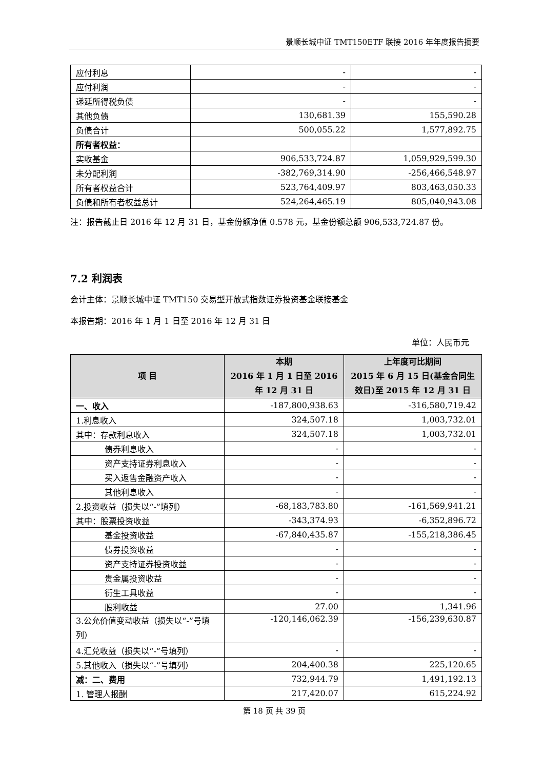景顺长城中证 TMT150ETF 联接 2016 年年度报告摘要
| 应付利息 | - | - |
| 应付利润 | - | - |
| 递延所得税负债 | - | - |
| 其他负债 | 130,681.39 | 155,590.28 |
| 负债合计 | 500,055.22 | 1,577,892.75 |
| 所有者权益： | | |
| 实收基金 | 906,533,724.87 | 1,059,929,599.30 |
| 未分配利润 | -382,769,314.90 | -256,466,548.97 |
| 所有者权益合计 | 523,764,409.97 | 803,463,050.33 |
| 负债和所有者权益总计 | 524,264,465.19 | 805,040,943.08 |
注：报告截止日 2016 年 12 月 31 日，基金份额净值 0.578 元，基金份额总额 906,533,724.87 份。
7.2 利润表
会计主体：景顺长城中证 TMT150 交易型开放式指数证券投资基金联接基金
本报告期：2016 年 1 月 1 日至 2016 年 12 月 31 日
单位：人民币元
| 项 目 | 本期 2016 年 1 月 1 日至 2016 年 12 月 31 日 | 上年度可比期间 2015 年 6 月 15 日(基金合同生效日)至 2015 年 12 月 31 日 |
| --- | --- | --- |
| 一、收入 | -187,800,938.63 | -316,580,719.42 |
| 1.利息收入 | 324,507.18 | 1,003,732.01 |
| 其中：存款利息收入 | 324,507.18 | 1,003,732.01 |
| 债券利息收入 | - | - |
| 资产支持证券利息收入 | - | - |
| 买入返售金融资产收入 | - | - |
| 其他利息收入 | - | - |
| 2.投资收益（损失以“-”填列） | -68,183,783.80 | -161,569,941.21 |
| 其中：股票投资收益 | -343,374.93 | -6,352,896.72 |
| 基金投资收益 | -67,840,435.87 | -155,218,386.45 |
| 债券投资收益 | - | - |
| 资产支持证券投资收益 | - | - |
| 贵金属投资收益 | - | - |
| 衍生工具收益 | - | - |
| 股利收益 | 27.00 | 1,341.96 |
| 3.公允价值变动收益（损失以“-”号填列） | -120,146,062.39 | -156,239,630.87 |
| 4.汇兑收益（损失以“-”号填列） | - | - |
| 5.其他收入（损失以“-”号填列） | 204,400.38 | 225,120.65 |
| 减：二、费用 | 732,944.79 | 1,491,192.13 |
| 1. 管理人报酬 | 217,420.07 | 615,224.92 |
第 18 页 共 39 页